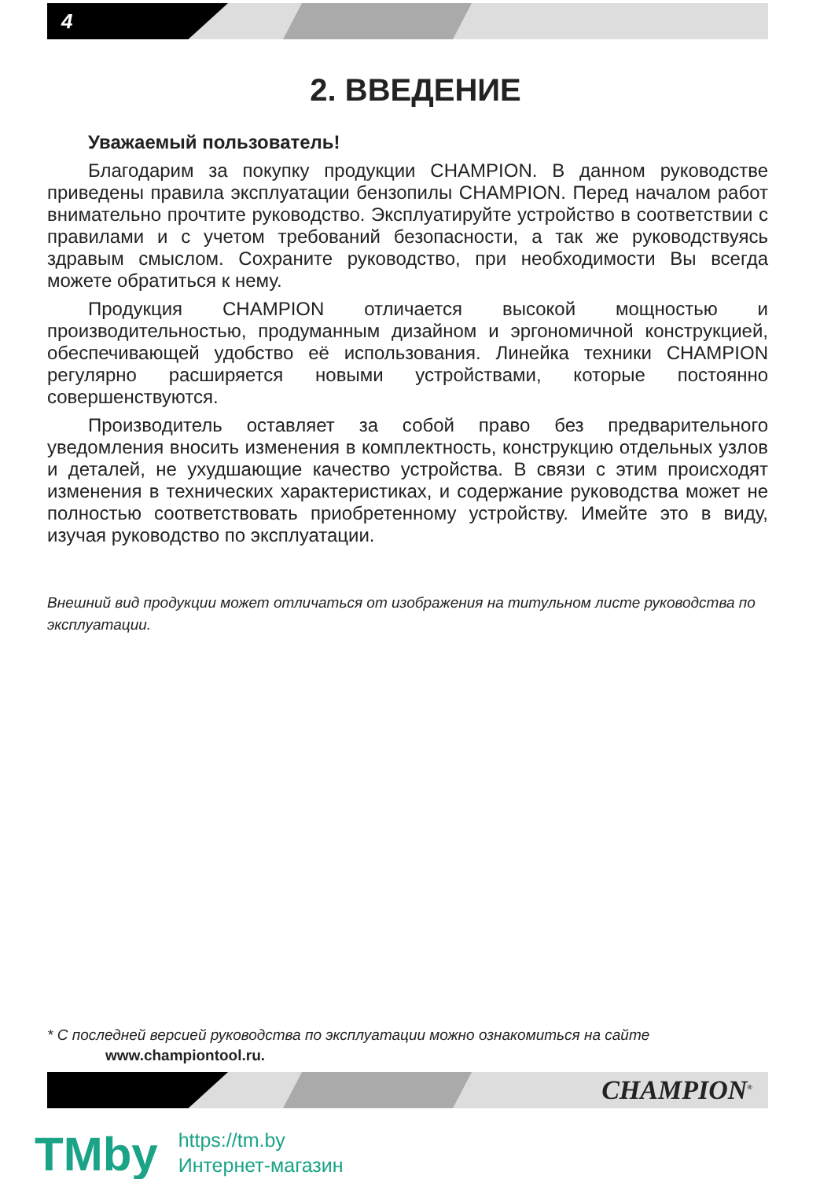4
2. ВВЕДЕНИЕ
Уважаемый пользователь!
Благодарим за покупку продукции CHAMPION. В данном руководстве приведены правила эксплуатации бензопилы CHAMPION. Перед началом работ внимательно прочтите руководство. Эксплуатируйте устройство в соответствии с правилами и с учетом требований безопасности, а так же руководствуясь здравым смыслом. Сохраните руководство, при необходимости Вы всегда можете обратиться к нему.
Продукция CHAMPION отличается высокой мощностью и производительностью, продуманным дизайном и эргономичной конструкцией, обеспечивающей удобство её использования. Линейка техники CHAMPION регулярно расширяется новыми устройствами, которые постоянно совершенствуются.
Производитель оставляет за собой право без предварительного уведомления вносить изменения в комплектность, конструкцию отдельных узлов и деталей, не ухудшающие качество устройства. В связи с этим происходят изменения в технических характеристиках, и содержание руководства может не полностью соответствовать приобретенному устройству. Имейте это в виду, изучая руководство по эксплуатации.
Внешний вид продукции может отличаться от изображения на титульном листе руководства по эксплуатации.
* С последней версией руководства по эксплуатации можно ознакомиться на сайте
www.championtool.ru.
CHAMPION<sup>®</sup>
TMby
https://tm.by
Интернет-магазин